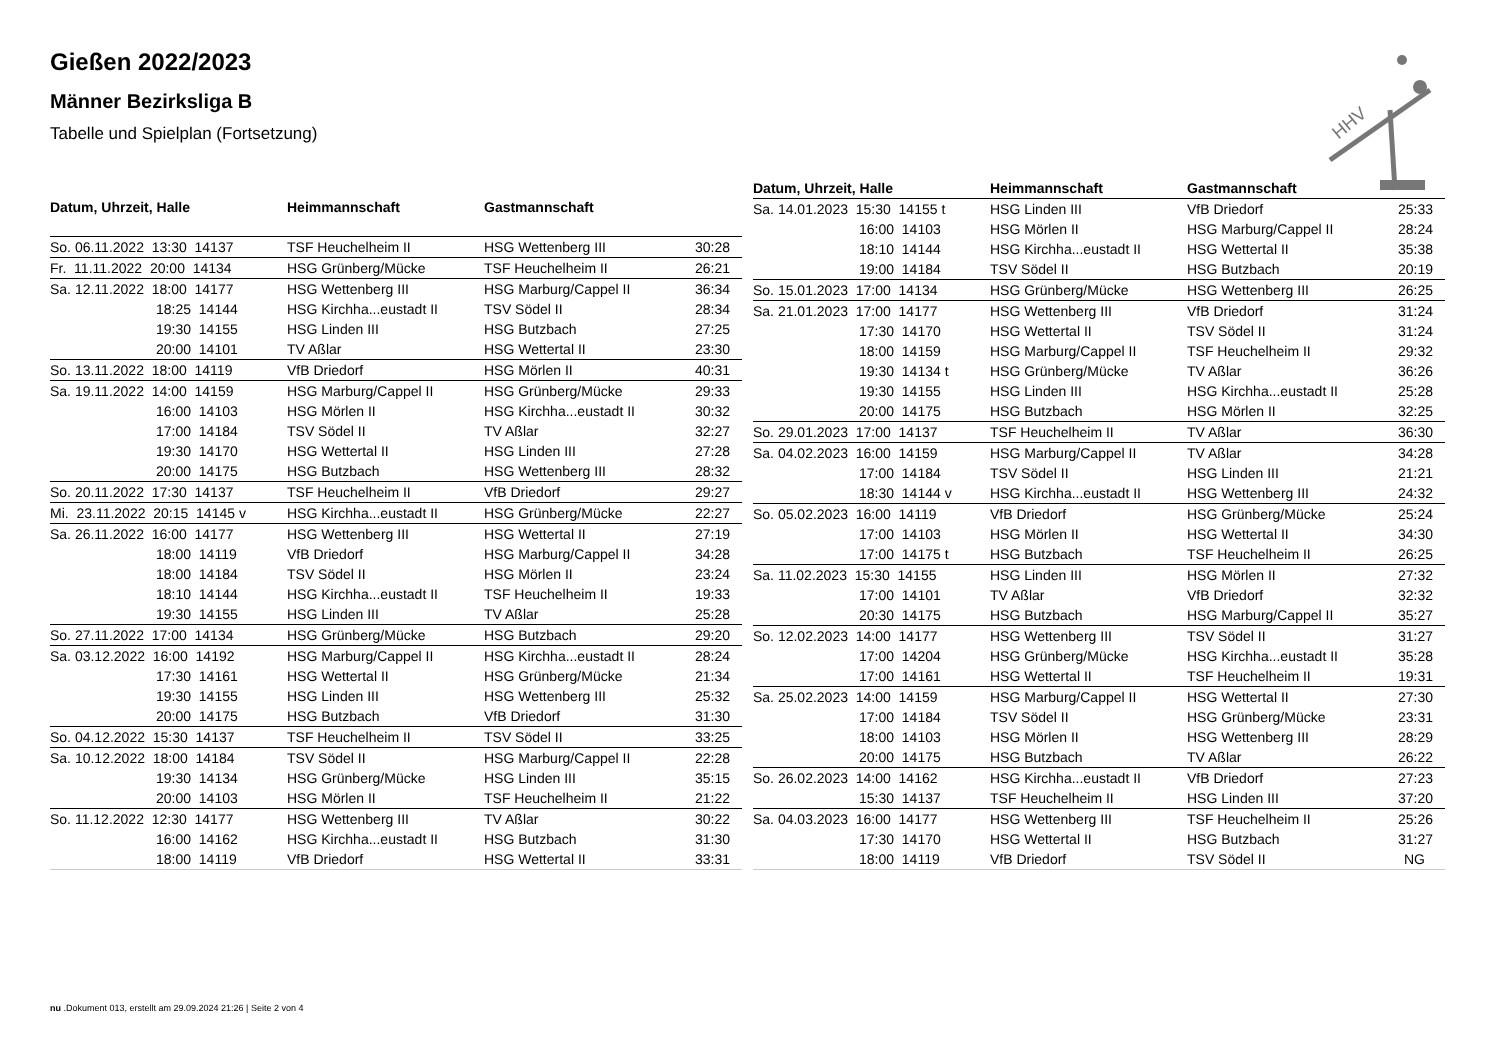Gießen 2022/2023
Männer Bezirksliga B
Tabelle und Spielplan (Fortsetzung)
HHV
| Datum, Uhrzeit, Halle | Heimmannschaft | Gastmannschaft | |
| --- | --- | --- | --- |
| So. 06.11.2022 13:30 14137 | TSF Heuchelheim II | HSG Wettenberg III | 30:28 |
| Fr. 11.11.2022 20:00 14134 | HSG Grünberg/Mücke | TSF Heuchelheim II | 26:21 |
| Sa. 12.11.2022 18:00 14177 | HSG Wettenberg III | HSG Marburg/Cappel II | 36:34 |
| 18:25 14144 | HSG Kirchha...eustadt II | TSV Södel II | 28:34 |
| 19:30 14155 | HSG Linden III | HSG Butzbach | 27:25 |
| 20:00 14101 | TV Aßlar | HSG Wettertal II | 23:30 |
| So. 13.11.2022 18:00 14119 | VfB Driedorf | HSG Mörlen II | 40:31 |
| Sa. 19.11.2022 14:00 14159 | HSG Marburg/Cappel II | HSG Grünberg/Mücke | 29:33 |
| 16:00 14103 | HSG Mörlen II | HSG Kirchha...eustadt II | 30:32 |
| 17:00 14184 | TSV Södel II | TV Aßlar | 32:27 |
| 19:30 14170 | HSG Wettertal II | HSG Linden III | 27:28 |
| 20:00 14175 | HSG Butzbach | HSG Wettenberg III | 28:32 |
| So. 20.11.2022 17:30 14137 | TSF Heuchelheim II | VfB Driedorf | 29:27 |
| Mi. 23.11.2022 20:15 14145 v | HSG Kirchha...eustadt II | HSG Grünberg/Mücke | 22:27 |
| Sa. 26.11.2022 16:00 14177 | HSG Wettenberg III | HSG Wettertal II | 27:19 |
| 18:00 14119 | VfB Driedorf | HSG Marburg/Cappel II | 34:28 |
| 18:00 14184 | TSV Södel II | HSG Mörlen II | 23:24 |
| 18:10 14144 | HSG Kirchha...eustadt II | TSF Heuchelheim II | 19:33 |
| 19:30 14155 | HSG Linden III | TV Aßlar | 25:28 |
| So. 27.11.2022 17:00 14134 | HSG Grünberg/Mücke | HSG Butzbach | 29:20 |
| Sa. 03.12.2022 16:00 14192 | HSG Marburg/Cappel II | HSG Kirchha...eustadt II | 28:24 |
| 17:30 14161 | HSG Wettertal II | HSG Grünberg/Mücke | 21:34 |
| 19:30 14155 | HSG Linden III | HSG Wettenberg III | 25:32 |
| 20:00 14175 | HSG Butzbach | VfB Driedorf | 31:30 |
| So. 04.12.2022 15:30 14137 | TSF Heuchelheim II | TSV Södel II | 33:25 |
| Sa. 10.12.2022 18:00 14184 | TSV Södel II | HSG Marburg/Cappel II | 22:28 |
| 19:30 14134 | HSG Grünberg/Mücke | HSG Linden III | 35:15 |
| 20:00 14103 | HSG Mörlen II | TSF Heuchelheim II | 21:22 |
| So. 11.12.2022 12:30 14177 | HSG Wettenberg III | TV Aßlar | 30:22 |
| 16:00 14162 | HSG Kirchha...eustadt II | HSG Butzbach | 31:30 |
| 18:00 14119 | VfB Driedorf | HSG Wettertal II | 33:31 |
| Datum, Uhrzeit, Halle | Heimmannschaft | Gastmannschaft | |
| --- | --- | --- | --- |
| Sa. 14.01.2023 15:30 14155 t | HSG Linden III | VfB Driedorf | 25:33 |
| 16:00 14103 | HSG Mörlen II | HSG Marburg/Cappel II | 28:24 |
| 18:10 14144 | HSG Kirchha...eustadt II | HSG Wettertal II | 35:38 |
| 19:00 14184 | TSV Södel II | HSG Butzbach | 20:19 |
| So. 15.01.2023 17:00 14134 | HSG Grünberg/Mücke | HSG Wettenberg III | 26:25 |
| Sa. 21.01.2023 17:00 14177 | HSG Wettenberg III | VfB Driedorf | 31:24 |
| 17:30 14170 | HSG Wettertal II | TSV Södel II | 31:24 |
| 18:00 14159 | HSG Marburg/Cappel II | TSF Heuchelheim II | 29:32 |
| 19:30 14134 t | HSG Grünberg/Mücke | TV Aßlar | 36:26 |
| 19:30 14155 | HSG Linden III | HSG Kirchha...eustadt II | 25:28 |
| 20:00 14175 | HSG Butzbach | HSG Mörlen II | 32:25 |
| So. 29.01.2023 17:00 14137 | TSF Heuchelheim II | TV Aßlar | 36:30 |
| Sa. 04.02.2023 16:00 14159 | HSG Marburg/Cappel II | TV Aßlar | 34:28 |
| 17:00 14184 | TSV Södel II | HSG Linden III | 21:21 |
| 18:30 14144 v | HSG Kirchha...eustadt II | HSG Wettenberg III | 24:32 |
| So. 05.02.2023 16:00 14119 | VfB Driedorf | HSG Grünberg/Mücke | 25:24 |
| 17:00 14103 | HSG Mörlen II | HSG Wettertal II | 34:30 |
| 17:00 14175 t | HSG Butzbach | TSF Heuchelheim II | 26:25 |
| Sa. 11.02.2023 15:30 14155 | HSG Linden III | HSG Mörlen II | 27:32 |
| 17:00 14101 | TV Aßlar | VfB Driedorf | 32:32 |
| 20:30 14175 | HSG Butzbach | HSG Marburg/Cappel II | 35:27 |
| So. 12.02.2023 14:00 14177 | HSG Wettenberg III | TSV Södel II | 31:27 |
| 17:00 14204 | HSG Grünberg/Mücke | HSG Kirchha...eustadt II | 35:28 |
| 17:00 14161 | HSG Wettertal II | TSF Heuchelheim II | 19:31 |
| Sa. 25.02.2023 14:00 14159 | HSG Marburg/Cappel II | HSG Wettertal II | 27:30 |
| 17:00 14184 | TSV Södel II | HSG Grünberg/Mücke | 23:31 |
| 18:00 14103 | HSG Mörlen II | HSG Wettenberg III | 28:29 |
| 20:00 14175 | HSG Butzbach | TV Aßlar | 26:22 |
| So. 26.02.2023 14:00 14162 | HSG Kirchha...eustadt II | VfB Driedorf | 27:23 |
| 15:30 14137 | TSF Heuchelheim II | HSG Linden III | 37:20 |
| Sa. 04.03.2023 16:00 14177 | HSG Wettenberg III | TSF Heuchelheim II | 25:26 |
| 17:30 14170 | HSG Wettertal II | HSG Butzbach | 31:27 |
| 18:00 14119 | VfB Driedorf | TSV Södel II | NG |
nu .Dokument 013, erstellt am 29.09.2024 21:26 | Seite 2 von 4